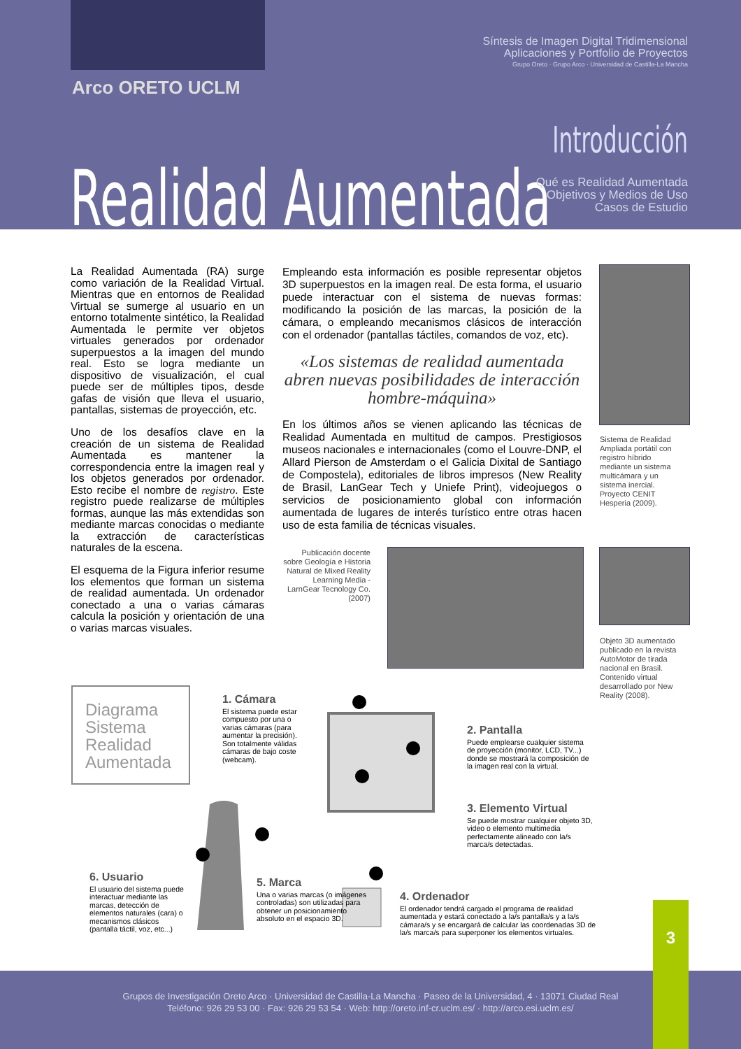Síntesis de Imagen Digital Tridimensional
Aplicaciones y Portfolio de Proyectos
Grupo Oreto · Grupo Arco · Universidad de Castilla-La Mancha
Arco ORETO UCLM
Introducción
Realidad Aumentada
Qué es Realidad Aumentada
Objetivos y Medios de Uso
Casos de Estudio
La Realidad Aumentada (RA) surge como variación de la Realidad Virtual. Mientras que en entornos de Realidad Virtual se sumerge al usuario en un entorno totalmente sintético, la Realidad Aumentada le permite ver objetos virtuales generados por ordenador superpuestos a la imagen del mundo real. Esto se logra mediante un dispositivo de visualización, el cual puede ser de múltiples tipos, desde gafas de visión que lleva el usuario, pantallas, sistemas de proyección, etc.
Uno de los desafíos clave en la creación de un sistema de Realidad Aumentada es mantener la correspondencia entre la imagen real y los objetos generados por ordenador. Esto recibe el nombre de registro. Este registro puede realizarse de múltiples formas, aunque las más extendidas son mediante marcas conocidas o mediante la extracción de características naturales de la escena.
El esquema de la Figura inferior resume los elementos que forman un sistema de realidad aumentada. Un ordenador conectado a una o varias cámaras calcula la posición y orientación de una o varias marcas visuales.
Empleando esta información es posible representar objetos 3D superpuestos en la imagen real. De esta forma, el usuario puede interactuar con el sistema de nuevas formas: modificando la posición de las marcas, la posición de la cámara, o empleando mecanismos clásicos de interacción con el ordenador (pantallas táctiles, comandos de voz, etc).
«Los sistemas de realidad aumentada abren nuevas posibilidades de interacción hombre-máquina»
En los últimos años se vienen aplicando las técnicas de Realidad Aumentada en multitud de campos. Prestigiosos museos nacionales e internacionales (como el Louvre-DNP, el Allard Pierson de Amsterdam o el Galicia Dixital de Santiago de Compostela), editoriales de libros impresos (New Reality de Brasil, LanGear Tech y Uniefe Print), videojuegos o servicios de posicionamiento global con información aumentada de lugares de interés turístico entre otras hacen uso de esta familia de técnicas visuales.
Sistema de Realidad Ampliada portátil con registro híbrido mediante un sistema multicámara y un sistema inercial. Proyecto CENIT Hesperia (2009).
Publicación docente sobre Geología e Historia Natural de Mixed Reality Learning Media - LarnGear Tecnology Co. (2007)
Objeto 3D aumentado publicado en la revista AutoMotor de tirada nacional en Brasil. Contenido virtual desarrollado por New Reality (2008).
Diagrama
Sistema
Realidad
Aumentada
1. Cámara
El sistema puede estar compuesto por una o varias cámaras (para aumentar la precisión). Son totalmente válidas cámaras de bajo coste (webcam).
2. Pantalla
Puede emplearse cualquier sistema de proyección (monitor, LCD, TV...) donde se mostrará la composición de la imagen real con la virtual.
3. Elemento Virtual
Se puede mostrar cualquier objeto 3D, video o elemento multimedia perfectamente alineado con la/s marca/s detectadas.
4. Ordenador
El ordenador tendrá cargado el programa de realidad aumentada y estará conectado a la/s pantalla/s y a la/s cámara/s y se encargará de calcular las coordenadas 3D de la/s marca/s para superponer los elementos virtuales.
5. Marca
Una o varias marcas (o imágenes controladas) son utilizadas para obtener un posicionamiento absoluto en el espacio 3D.
6. Usuario
El usuario del sistema puede interactuar mediante las marcas, detección de elementos naturales (cara) o mecanismos clásicos (pantalla táctil, voz, etc...)
Grupos de Investigación Oreto Arco · Universidad de Castilla-La Mancha · Paseo de la Universidad, 4 · 13071 Ciudad Real
Teléfono: 926 29 53 00 · Fax: 926 29 53 54 · Web: http://oreto.inf-cr.uclm.es/ · http://arco.esi.uclm.es/
3